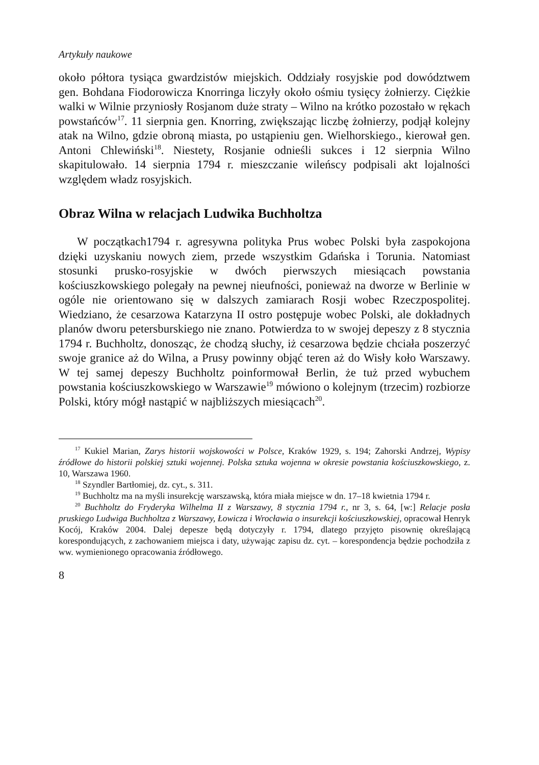Artykuły naukowe
około półtora tysiąca gwardzistów miejskich. Oddziały rosyjskie pod dowództwem gen. Bohdana Fiodorowicza Knorringa liczyły około ośmiu tysięcy żołnierzy. Ciężkie walki w Wilnie przyniosły Rosjanom duże straty – Wilno na krótko pozostało w rękach powstańców<sup>17</sup>. 11 sierpnia gen. Knorring, zwiększając liczbę żołnierzy, podjął kolejny atak na Wilno, gdzie obroną miasta, po ustąpieniu gen. Wielhorskiego., kierował gen. Antoni Chlewiński<sup>18</sup>. Niestety, Rosjanie odnieśli sukces i 12 sierpnia Wilno skapitulowało. 14 sierpnia 1794 r. mieszczanie wileńscy podpisali akt lojalności względem władz rosyjskich.
Obraz Wilna w relacjach Ludwika Buchholtza
W początkach1794 r. agresywna polityka Prus wobec Polski była zaspokojona dzięki uzyskaniu nowych ziem, przede wszystkim Gdańska i Torunia. Natomiast stosunki prusko-rosyjskie w dwóch pierwszych miesiącach powstania kościuszkowskiego polegały na pewnej nieufności, ponieważ na dworze w Berlinie w ogóle nie orientowano się w dalszych zamiarach Rosji wobec Rzeczpospolitej. Wiedziano, że cesarzowa Katarzyna II ostro postępuje wobec Polski, ale dokładnych planów dworu petersburskiego nie znano. Potwierdza to w swojej depeszy z 8 stycznia 1794 r. Buchholtz, donosząc, że chodzą słuchy, iż cesarzowa będzie chciała poszerzyć swoje granice aż do Wilna, a Prusy powinny objąć teren aż do Wisły koło Warszawy. W tej samej depeszy Buchholtz poinformował Berlin, że tuż przed wybuchem powstania kościuszkowskiego w Warszawie<sup>19</sup> mówiono o kolejnym (trzecim) rozbiorze Polski, który mógł nastąpić w najbliższych miesiącach<sup>20</sup>.
<sup>17</sup> Kukiel Marian, Zarys historii wojskowości w Polsce, Kraków 1929, s. 194; Zahorski Andrzej, Wypisy źródłowe do historii polskiej sztuki wojennej. Polska sztuka wojenna w okresie powstania kościuszkowskiego, z. 10, Warszawa 1960.
<sup>18</sup> Szyndler Bartłomiej, dz. cyt., s. 311.
<sup>19</sup> Buchholtz ma na myśli insurekcję warszawską, która miała miejsce w dn. 17–18 kwietnia 1794 r.
<sup>20</sup> Buchholtz do Fryderyka Wilhelma II z Warszawy, 8 stycznia 1794 r., nr 3, s. 64, [w:] Relacje posła pruskiego Ludwiga Buchholtza z Warszawy, Łowicza i Wrocławia o insurekcji kościuszkowskiej, opracował Henryk Kocój, Kraków 2004. Dalej depesze będą dotyczyły r. 1794, dlatego przyjęto pisownię określającą korespondujących, z zachowaniem miejsca i daty, używając zapisu dz. cyt. – korespondencja będzie pochodziła z ww. wymienionego opracowania źródłowego.
8